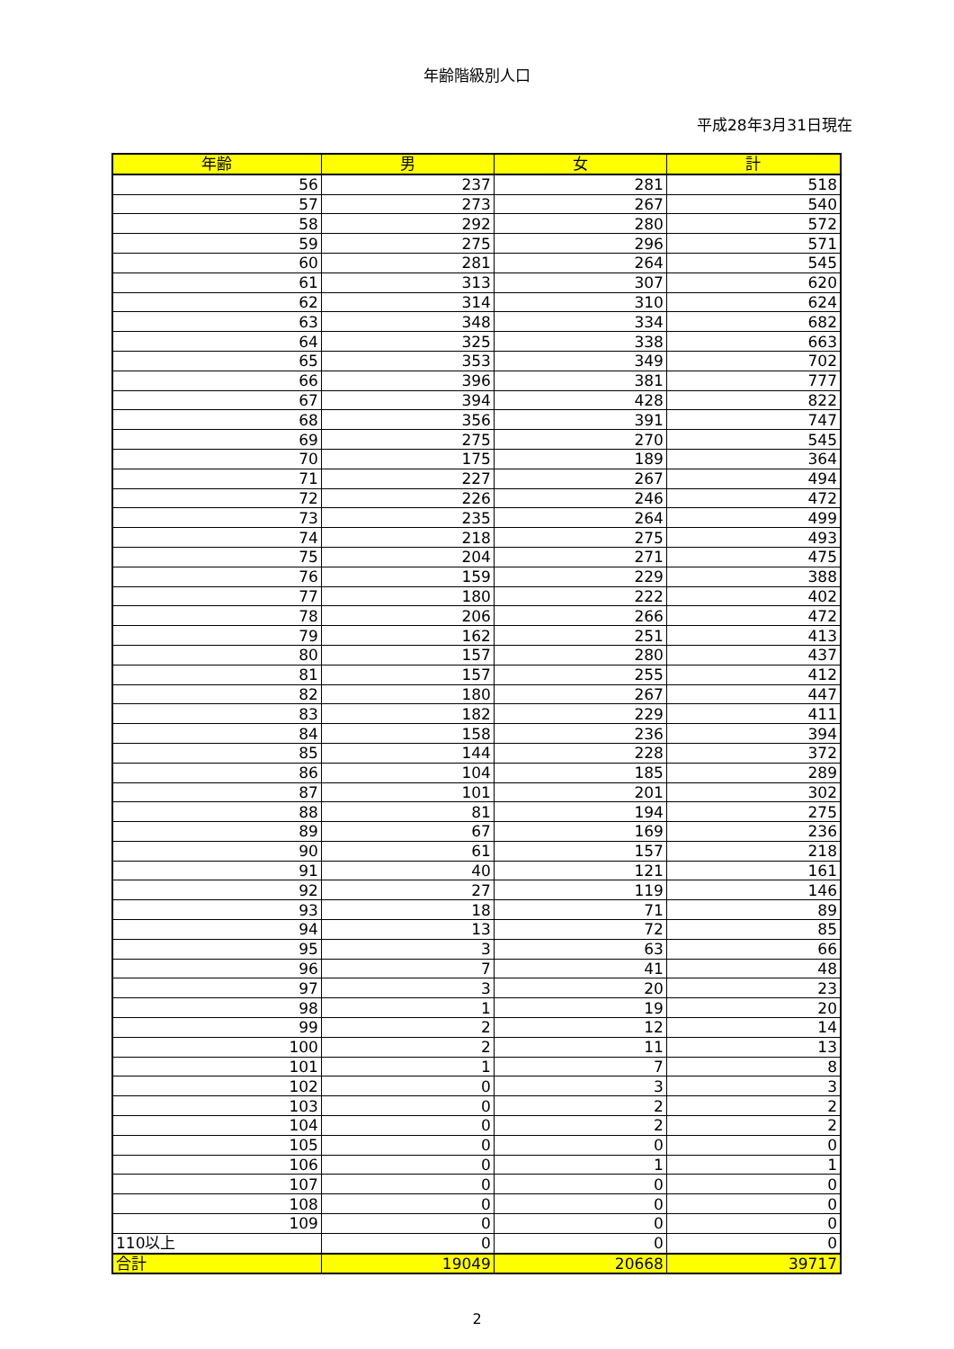年齢階級別人口
平成28年3月31日現在
| 年齢 | 男 | 女 | 計 |
| --- | --- | --- | --- |
| 56 | 237 | 281 | 518 |
| 57 | 273 | 267 | 540 |
| 58 | 292 | 280 | 572 |
| 59 | 275 | 296 | 571 |
| 60 | 281 | 264 | 545 |
| 61 | 313 | 307 | 620 |
| 62 | 314 | 310 | 624 |
| 63 | 348 | 334 | 682 |
| 64 | 325 | 338 | 663 |
| 65 | 353 | 349 | 702 |
| 66 | 396 | 381 | 777 |
| 67 | 394 | 428 | 822 |
| 68 | 356 | 391 | 747 |
| 69 | 275 | 270 | 545 |
| 70 | 175 | 189 | 364 |
| 71 | 227 | 267 | 494 |
| 72 | 226 | 246 | 472 |
| 73 | 235 | 264 | 499 |
| 74 | 218 | 275 | 493 |
| 75 | 204 | 271 | 475 |
| 76 | 159 | 229 | 388 |
| 77 | 180 | 222 | 402 |
| 78 | 206 | 266 | 472 |
| 79 | 162 | 251 | 413 |
| 80 | 157 | 280 | 437 |
| 81 | 157 | 255 | 412 |
| 82 | 180 | 267 | 447 |
| 83 | 182 | 229 | 411 |
| 84 | 158 | 236 | 394 |
| 85 | 144 | 228 | 372 |
| 86 | 104 | 185 | 289 |
| 87 | 101 | 201 | 302 |
| 88 | 81 | 194 | 275 |
| 89 | 67 | 169 | 236 |
| 90 | 61 | 157 | 218 |
| 91 | 40 | 121 | 161 |
| 92 | 27 | 119 | 146 |
| 93 | 18 | 71 | 89 |
| 94 | 13 | 72 | 85 |
| 95 | 3 | 63 | 66 |
| 96 | 7 | 41 | 48 |
| 97 | 3 | 20 | 23 |
| 98 | 1 | 19 | 20 |
| 99 | 2 | 12 | 14 |
| 100 | 2 | 11 | 13 |
| 101 | 1 | 7 | 8 |
| 102 | 0 | 3 | 3 |
| 103 | 0 | 2 | 2 |
| 104 | 0 | 2 | 2 |
| 105 | 0 | 0 | 0 |
| 106 | 0 | 1 | 1 |
| 107 | 0 | 0 | 0 |
| 108 | 0 | 0 | 0 |
| 109 | 0 | 0 | 0 |
| 110以上 | 0 | 0 | 0 |
| 合計 | 19049 | 20668 | 39717 |
2